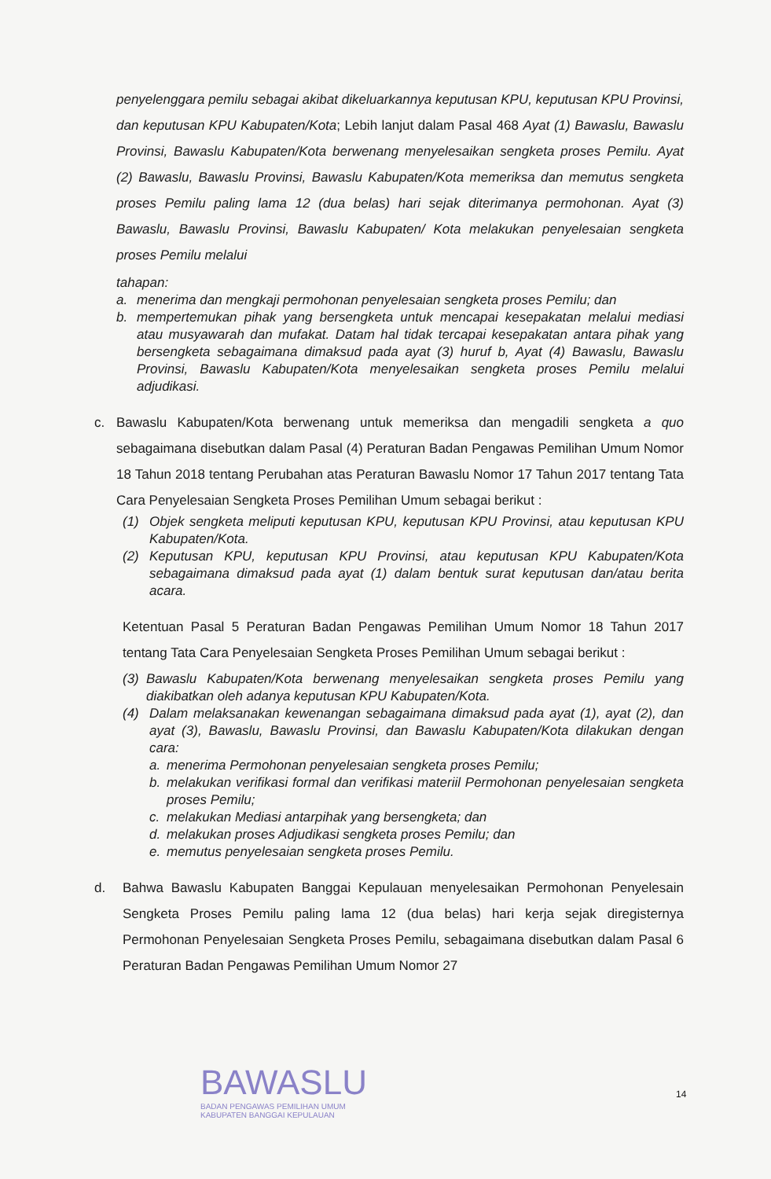penyelenggara pemilu sebagai akibat dikeluarkannya keputusan KPU, keputusan KPU Provinsi, dan keputusan KPU Kabupaten/Kota; Lebih lanjut dalam Pasal 468 Ayat (1) Bawaslu, Bawaslu Provinsi, Bawaslu Kabupaten/Kota berwenang menyelesaikan sengketa proses Pemilu. Ayat (2) Bawaslu, Bawaslu Provinsi, Bawaslu Kabupaten/Kota memeriksa dan memutus sengketa proses Pemilu paling lama 12 (dua belas) hari sejak diterimanya permohonan. Ayat (3) Bawaslu, Bawaslu Provinsi, Bawaslu Kabupaten/ Kota melakukan penyelesaian sengketa proses Pemilu melalui
tahapan:
a. menerima dan mengkaji permohonan penyelesaian sengketa proses Pemilu; dan
b. mempertemukan pihak yang bersengketa untuk mencapai kesepakatan melalui mediasi atau musyawarah dan mufakat. Datam hal tidak tercapai kesepakatan antara pihak yang bersengketa sebagaimana dimaksud pada ayat (3) huruf b, Ayat (4) Bawaslu, Bawaslu Provinsi, Bawaslu Kabupaten/Kota menyelesaikan sengketa proses Pemilu melalui adjudikasi.
c. Bawaslu Kabupaten/Kota berwenang untuk memeriksa dan mengadili sengketa a quo sebagaimana disebutkan dalam Pasal (4) Peraturan Badan Pengawas Pemilihan Umum Nomor 18 Tahun 2018 tentang Perubahan atas Peraturan Bawaslu Nomor 17 Tahun 2017 tentang Tata Cara Penyelesaian Sengketa Proses Pemilihan Umum sebagai berikut :
(1) Objek sengketa meliputi keputusan KPU, keputusan KPU Provinsi, atau keputusan KPU Kabupaten/Kota.
(2) Keputusan KPU, keputusan KPU Provinsi, atau keputusan KPU Kabupaten/Kota sebagaimana dimaksud pada ayat (1) dalam bentuk surat keputusan dan/atau berita acara.
Ketentuan Pasal 5 Peraturan Badan Pengawas Pemilihan Umum Nomor 18 Tahun 2017 tentang Tata Cara Penyelesaian Sengketa Proses Pemilihan Umum sebagai berikut :
(3)
Bawaslu Kabupaten/Kota berwenang menyelesaikan sengketa proses Pemilu yang diakibatkan oleh adanya keputusan KPU Kabupaten/Kota.
(4) Dalam melaksanakan kewenangan sebagaimana dimaksud pada ayat (1), ayat (2), dan ayat (3), Bawaslu, Bawaslu Provinsi, dan Bawaslu Kabupaten/Kota dilakukan dengan cara:
a. menerima Permohonan penyelesaian sengketa proses Pemilu;
b. melakukan verifikasi formal dan verifikasi materiil Permohonan penyelesaian sengketa proses Pemilu;
c. melakukan Mediasi antarpihak yang bersengketa; dan
d. melakukan proses Adjudikasi sengketa proses Pemilu; dan
e. memutus penyelesaian sengketa proses Pemilu.
d. Bahwa Bawaslu Kabupaten Banggai Kepulauan menyelesaikan Permohonan Penyelesain Sengketa Proses Pemilu paling lama 12 (dua belas) hari kerja sejak diregisternya Permohonan Penyelesaian Sengketa Proses Pemilu, sebagaimana disebutkan dalam Pasal 6 Peraturan Badan Pengawas Pemilihan Umum Nomor 27
BAWASLU
BADAN PENGAWAS PEMILIHAN UMUM
KABUPATEN BANGGAI KEPULAUAN
14